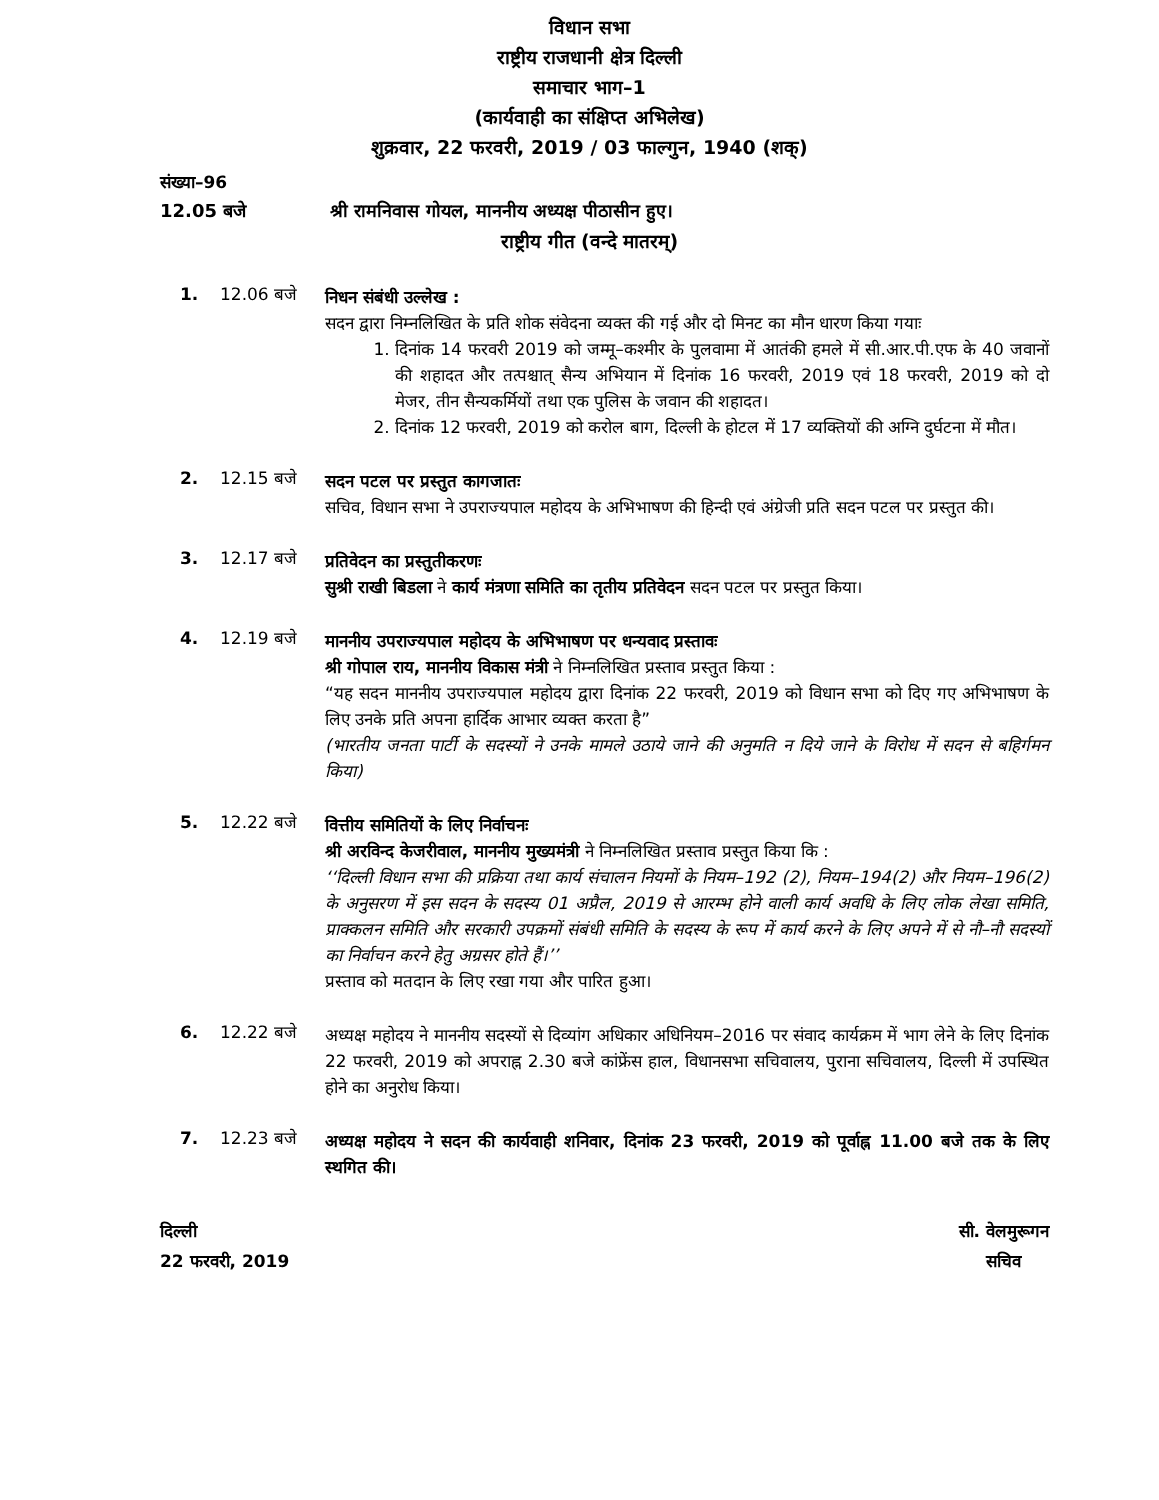विधान सभा
राष्ट्रीय राजधानी क्षेत्र दिल्ली
समाचार भाग–1
(कार्यवाही का संक्षिप्त अभिलेख)
शुक्रवार, 22 फरवरी, 2019 / 03 फाल्गुन, 1940 (शक्)
संख्या–96
12.05 बजे श्री रामनिवास गोयल, माननीय अध्यक्ष पीठासीन हुए।
राष्ट्रीय गीत (वन्दे मातरम्)
1. 12.06 बजे
निधन संबंधी उल्लेख :
सदन द्वारा निम्नलिखित के प्रति शोक संवेदना व्यक्त की गई और दो मिनट का मौन धारण किया गयाः
1. दिनांक 14 फरवरी 2019 को जम्मू–कश्मीर के पुलवामा में आतंकी हमले में सी.आर.पी.एफ के 40 जवानों की शहादत और तत्पश्चात् सैन्य अभियान में दिनांक 16 फरवरी, 2019 एवं 18 फरवरी, 2019 को दो मेजर, तीन सैन्यकर्मियों तथा एक पुलिस के जवान की शहादत।
2. दिनांक 12 फरवरी, 2019 को करोल बाग, दिल्ली के होटल में 17 व्यक्तियों की अग्नि दुर्घटना में मौत।
2. 12.15 बजे
सदन पटल पर प्रस्तुत कागजातः
सचिव, विधान सभा ने उपराज्यपाल महोदय के अभिभाषण की हिन्दी एवं अंग्रेजी प्रति सदन पटल पर प्रस्तुत की।
3. 12.17 बजे
प्रतिवेदन का प्रस्तुतीकरणः
सुश्री राखी बिडला ने कार्य मंत्रणा समिति का तृतीय प्रतिवेदन सदन पटल पर प्रस्तुत किया।
4. 12.19 बजे
माननीय उपराज्यपाल महोदय के अभिभाषण पर धन्यवाद प्रस्तावः
श्री गोपाल राय, माननीय विकास मंत्री ने निम्नलिखित प्रस्ताव प्रस्तुत किया :
“यह सदन माननीय उपराज्यपाल महोदय द्वारा दिनांक 22 फरवरी, 2019 को विधान सभा को दिए गए अभिभाषण के लिए उनके प्रति अपना हार्दिक आभार व्यक्त करता है”
(भारतीय जनता पार्टी के सदस्यों ने उनके मामले उठाये जाने की अनुमति न दिये जाने के विरोध में सदन से बहिर्गमन किया)
5. 12.22 बजे
वित्तीय समितियों के लिए निर्वाचनः
श्री अरविन्द केजरीवाल, माननीय मुख्यमंत्री ने निम्नलिखित प्रस्ताव प्रस्तुत किया कि :
‘‘दिल्ली विधान सभा की प्रक्रिया तथा कार्य संचालन नियमों के नियम–192 (2), नियम–194(2) और नियम–196(2) के अनुसरण में इस सदन के सदस्य 01 अप्रैल, 2019 से आरम्भ होने वाली कार्य अवधि के लिए लोक लेखा समिति, प्राक्कलन समिति और सरकारी उपक्रमों संबंधी समिति के सदस्य के रूप में कार्य करने के लिए अपने में से नौ–नौ सदस्यों का निर्वाचन करने हेतु अग्रसर होते हैं।’’
प्रस्ताव को मतदान के लिए रखा गया और पारित हुआ।
6. 12.22 बजे
अध्यक्ष महोदय ने माननीय सदस्यों से दिव्यांग अधिकार अधिनियम–2016 पर संवाद कार्यक्रम में भाग लेने के लिए दिनांक 22 फरवरी, 2019 को अपराह्न 2.30 बजे कांफ्रेंस हाल, विधानसभा सचिवालय, पुराना सचिवालय, दिल्ली में उपस्थित होने का अनुरोध किया।
7. 12.23 बजे
अध्यक्ष महोदय ने सदन की कार्यवाही शनिवार, दिनांक 23 फरवरी, 2019 को पूर्वाह्न 11.00 बजे तक के लिए स्थगित की।
दिल्ली
22 फरवरी, 2019
सी. वेलमुरूगन
सचिव